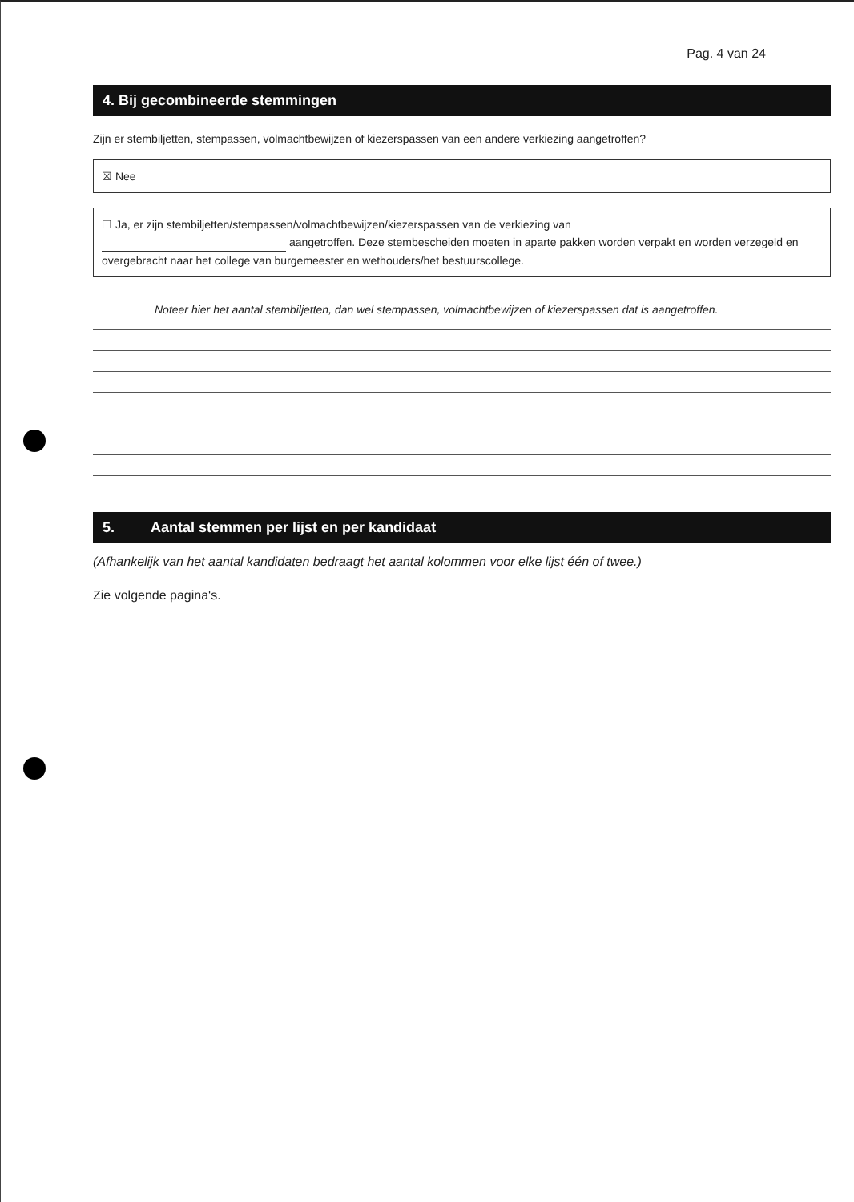Pag. 4 van 24
4. Bij gecombineerde stemmingen
Zijn er stembiljetten, stempassen, volmachtbewijzen of kiezerspassen van een andere verkiezing aangetroffen?
☒ Nee
☐ Ja, er zijn stembiljetten/stempassen/volmachtbewijzen/kiezerspassen van de verkiezing van
aangetroffen. Deze stembescheiden moeten in aparte pakken worden verpakt en worden verzegeld en overgebracht naar het college van burgemeester en wethouders/het bestuurscollege.
Noteer hier het aantal stembiljetten, dan wel stempassen, volmachtbewijzen of kiezerspassen dat is aangetroffen.
5. Aantal stemmen per lijst en per kandidaat
(Afhankelijk van het aantal kandidaten bedraagt het aantal kolommen voor elke lijst één of twee.)
Zie volgende pagina's.